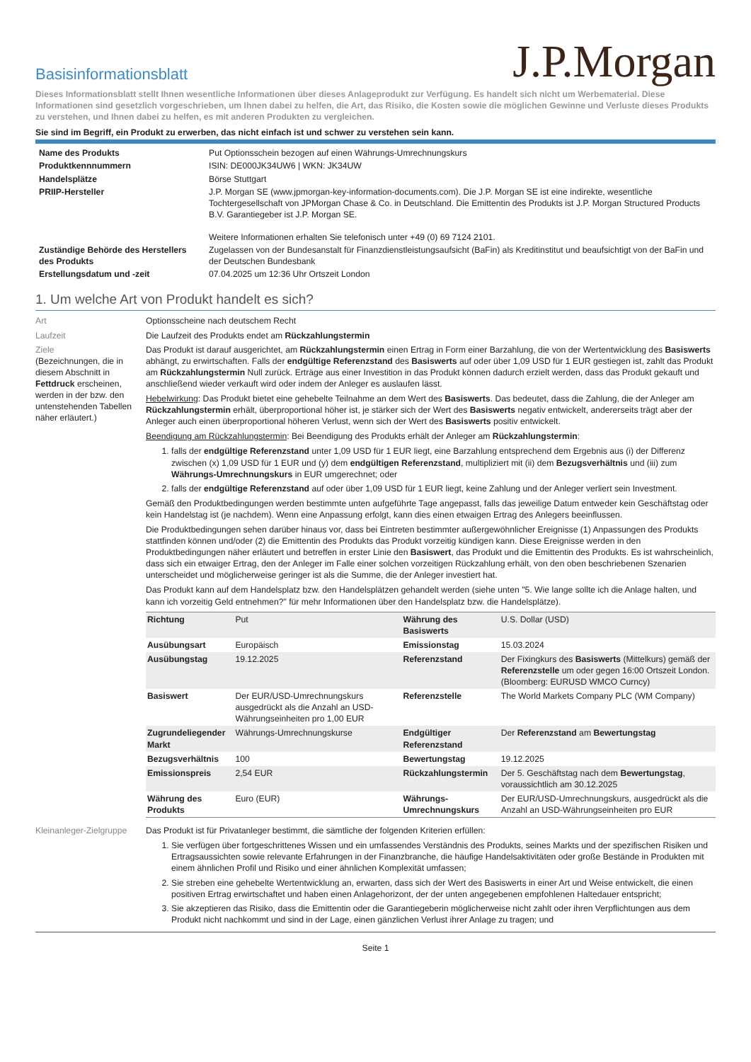Basisinformationsblatt
J.P.Morgan
Dieses Informationsblatt stellt Ihnen wesentliche Informationen über dieses Anlageprodukt zur Verfügung. Es handelt sich nicht um Werbematerial. Diese Informationen sind gesetzlich vorgeschrieben, um Ihnen dabei zu helfen, die Art, das Risiko, die Kosten sowie die möglichen Gewinne und Verluste dieses Produkts zu verstehen, und Ihnen dabei zu helfen, es mit anderen Produkten zu vergleichen.
Sie sind im Begriff, ein Produkt zu erwerben, das nicht einfach ist und schwer zu verstehen sein kann.
| Name des Produkts | Put Optionsschein bezogen auf einen Währungs-Umrechnungskurs |
| Produktkennnummern | ISIN: DE000JK34UW6 / WKN: JK34UW |
| Handelsplätze | Börse Stuttgart |
| PRIIP-Hersteller | J.P. Morgan SE (www.jpmorgan-key-information-documents.com). Die J.P. Morgan SE ist eine indirekte, wesentliche Tochtergesellschaft von JPMorgan Chase & Co. in Deutschland. Die Emittentin des Produkts ist J.P. Morgan Structured Products B.V. Garantiegeber ist J.P. Morgan SE. Weitere Informationen erhalten Sie telefonisch unter +49 (0) 69 7124 2101. |
| Zuständige Behörde des Herstellers des Produkts | Zugelassen von der Bundesanstalt für Finanzdienstleistungsaufsicht (BaFin) als Kreditinstitut und beaufsichtigt von der BaFin und der Deutschen Bundesbank |
| Erstellungsdatum und -zeit | 07.04.2025 um 12:36 Uhr Ortszeit London |
1. Um welche Art von Produkt handelt es sich?
Art Optionsscheine nach deutschem Recht
Laufzeit Die Laufzeit des Produkts endet am Rückzahlungstermin
Ziele
(Bezeichnungen, die in diesem Abschnitt in Fettdruck erscheinen, werden in der bzw. den untenstehenden Tabellen näher erläutert.)
Das Produkt ist darauf ausgerichtet, am Rückzahlungstermin einen Ertrag in Form einer Barzahlung, die von der Wertentwicklung des Basiswerts abhängt, zu erwirtschaften. Falls der endgültige Referenzstand des Basiswerts auf oder über 1,09 USD für 1 EUR gestiegen ist, zahlt das Produkt am Rückzahlungstermin Null zurück. Erträge aus einer Investition in das Produkt können dadurch erzielt werden, dass das Produkt gekauft und anschließend wieder verkauft wird oder indem der Anleger es auslaufen lässt.
Hebelwirkung: Das Produkt bietet eine gehebelte Teilnahme an dem Wert des Basiswerts. Das bedeutet, dass die Zahlung, die der Anleger am Rückzahlungstermin erhält, überproportional höher ist, je stärker sich der Wert des Basiswerts negativ entwickelt, andererseits trägt aber der Anleger auch einen überproportional höheren Verlust, wenn sich der Wert des Basiswerts positiv entwickelt.
Beendigung am Rückzahlungstermin: Bei Beendigung des Produkts erhält der Anleger am Rückzahlungstermin:
1. falls der endgültige Referenzstand unter 1,09 USD für 1 EUR liegt, eine Barzahlung entsprechend dem Ergebnis aus (i) der Differenz zwischen (x) 1,09 USD für 1 EUR und (y) dem endgültigen Referenzstand, multipliziert mit (ii) dem Bezugsverhältnis und (iii) zum Währungs-Umrechnungskurs in EUR umgerechnet; oder
2. falls der endgültige Referenzstand auf oder über 1,09 USD für 1 EUR liegt, keine Zahlung und der Anleger verliert sein Investment.
Gemäß den Produktbedingungen werden bestimmte unten aufgeführte Tage angepasst, falls das jeweilige Datum entweder kein Geschäftstag oder kein Handelstag ist (je nachdem). Wenn eine Anpassung erfolgt, kann dies einen etwaigen Ertrag des Anlegers beeinflussen.
Die Produktbedingungen sehen darüber hinaus vor, dass bei Eintreten bestimmter außergewöhnlicher Ereignisse (1) Anpassungen des Produkts stattfinden können und/oder (2) die Emittentin des Produkts das Produkt vorzeitig kündigen kann. Diese Ereignisse werden in den Produktbedingungen näher erläutert und betreffen in erster Linie den Basiswert, das Produkt und die Emittentin des Produkts. Es ist wahrscheinlich, dass sich ein etwaiger Ertrag, den der Anleger im Falle einer solchen vorzeitigen Rückzahlung erhält, von den oben beschriebenen Szenarien unterscheidet und möglicherweise geringer ist als die Summe, die der Anleger investiert hat.
Das Produkt kann auf dem Handelsplatz bzw. den Handelsplätzen gehandelt werden (siehe unten "5. Wie lange sollte ich die Anlage halten, und kann ich vorzeitig Geld entnehmen?" für mehr Informationen über den Handelsplatz bzw. die Handelsplätze).
| Richtung | Put | Währung des Basiswerts | U.S. Dollar (USD) |
| Ausübungsart | Europäisch | Emissionstag | 15.03.2024 |
| Ausübungstag | 19.12.2025 | Referenzstand | Der Fixingkurs des Basiswerts (Mittelkurs) gemäß der Referenzstelle um oder gegen 16:00 Ortszeit London. (Bloomberg: EURUSD WMCO Curncy) |
| Basiswert | Der EUR/USD-Umrechnungskurs ausgedrückt als die Anzahl an USD-Währungseinheiten pro 1,00 EUR | Referenzstelle | The World Markets Company PLC (WM Company) |
| Zugrundeliegender Markt | Währungs-Umrechnungskurse | Endgültiger Referenzstand | Der Referenzstand am Bewertungstag |
| Bezugsverhältnis | 100 | Bewertungstag | 19.12.2025 |
| Emissionspreis | 2,54 EUR | Rückzahlungstermin | Der 5. Geschäftstag nach dem Bewertungstag , voraussichtlich am 30.12.2025 |
| Währung des Produkts | Euro (EUR) | Währungs-Umrechnungskurs | Der EUR/USD-Umrechnungskurs, ausgedrückt als die Anzahl an USD-Währungseinheiten pro EUR |
Kleinanleger-Zielgruppe
Das Produkt ist für Privatanleger bestimmt, die sämtliche der folgenden Kriterien erfüllen:
1. Sie verfügen über fortgeschrittenes Wissen und ein umfassendes Verständnis des Produkts, seines Markts und der spezifischen Risiken und Ertragsaussichten sowie relevante Erfahrungen in der Finanzbranche, die häufige Handelsaktivitäten oder große Bestände in Produkten mit einem ähnlichen Profil und Risiko und einer ähnlichen Komplexität umfassen;
2. Sie streben eine gehebelte Wertentwicklung an, erwarten, dass sich der Wert des Basiswerts in einer Art und Weise entwickelt, die einen positiven Ertrag erwirtschaftet und haben einen Anlagehorizont, der der unten angegebenen empfohlenen Haltedauer entspricht;
3. Sie akzeptieren das Risiko, dass die Emittentin oder die Garantiegeberin möglicherweise nicht zahlt oder ihren Verpflichtungen aus dem Produkt nicht nachkommt und sind in der Lage, einen gänzlichen Verlust ihrer Anlage zu tragen; und
Seite 1